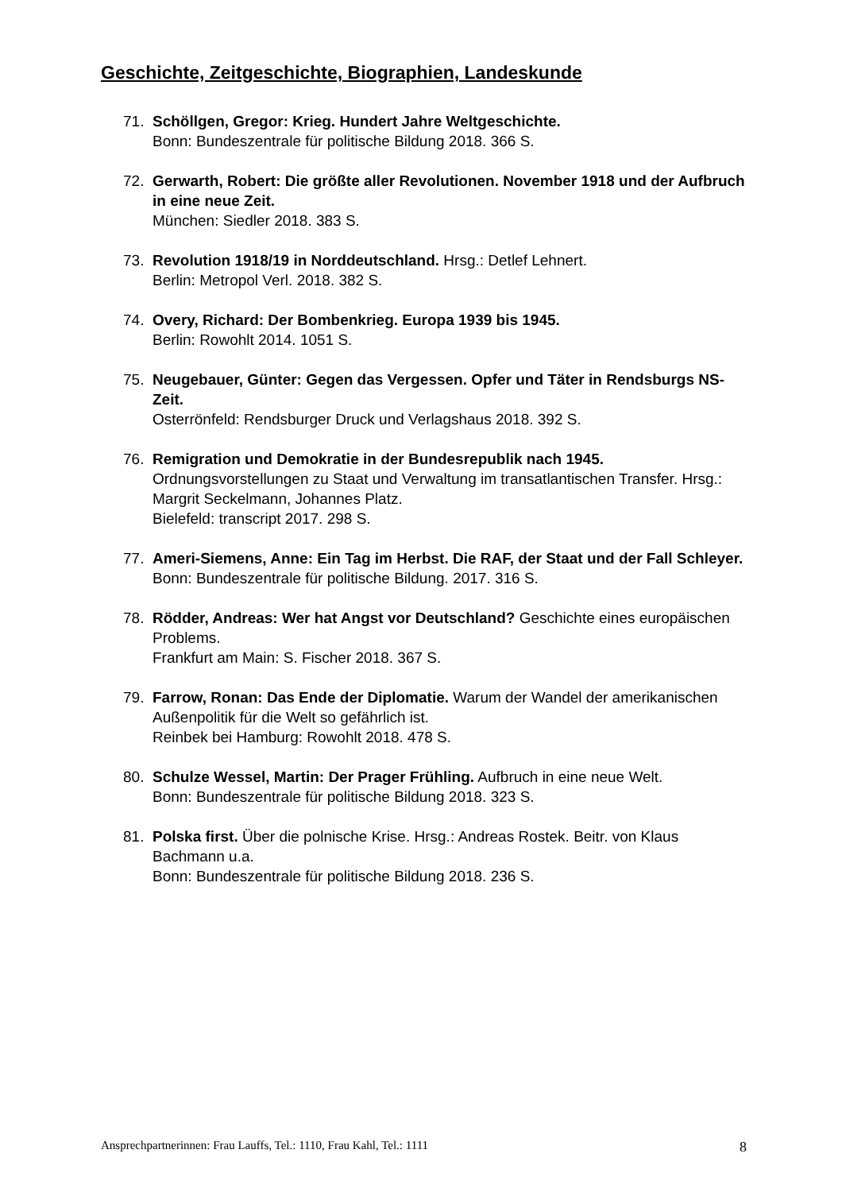Geschichte, Zeitgeschichte, Biographien, Landeskunde
71. Schöllgen, Gregor: Krieg. Hundert Jahre Weltgeschichte.
Bonn: Bundeszentrale für politische Bildung 2018. 366 S.
72. Gerwarth, Robert: Die größte aller Revolutionen. November 1918 und der Aufbruch in eine neue Zeit.
München: Siedler 2018. 383 S.
73. Revolution 1918/19 in Norddeutschland. Hrsg.: Detlef Lehnert.
Berlin: Metropol Verl. 2018. 382 S.
74. Overy, Richard: Der Bombenkrieg. Europa 1939 bis 1945.
Berlin: Rowohlt 2014. 1051 S.
75. Neugebauer, Günter: Gegen das Vergessen. Opfer und Täter in Rendsburgs NS-Zeit.
Osterrönfeld: Rendsburger Druck und Verlagshaus 2018. 392 S.
76. Remigration und Demokratie in der Bundesrepublik nach 1945.
Ordnungsvorstellungen zu Staat und Verwaltung im transatlantischen Transfer. Hrsg.: Margrit Seckelmann, Johannes Platz.
Bielefeld: transcript 2017. 298 S.
77. Ameri-Siemens, Anne: Ein Tag im Herbst. Die RAF, der Staat und der Fall Schleyer.
Bonn: Bundeszentrale für politische Bildung. 2017. 316 S.
78. Rödder, Andreas: Wer hat Angst vor Deutschland? Geschichte eines europäischen Problems.
Frankfurt am Main: S. Fischer 2018. 367 S.
79. Farrow, Ronan: Das Ende der Diplomatie. Warum der Wandel der amerikanischen Außenpolitik für die Welt so gefährlich ist.
Reinbek bei Hamburg: Rowohlt 2018. 478 S.
80. Schulze Wessel, Martin: Der Prager Frühling. Aufbruch in eine neue Welt.
Bonn: Bundeszentrale für politische Bildung 2018. 323 S.
81. Polska first. Über die polnische Krise. Hrsg.: Andreas Rostek. Beitr. von Klaus Bachmann u.a.
Bonn: Bundeszentrale für politische Bildung 2018. 236 S.
Ansprechpartnerinnen: Frau Lauffs, Tel.: 1110, Frau Kahl, Tel.: 1111 8